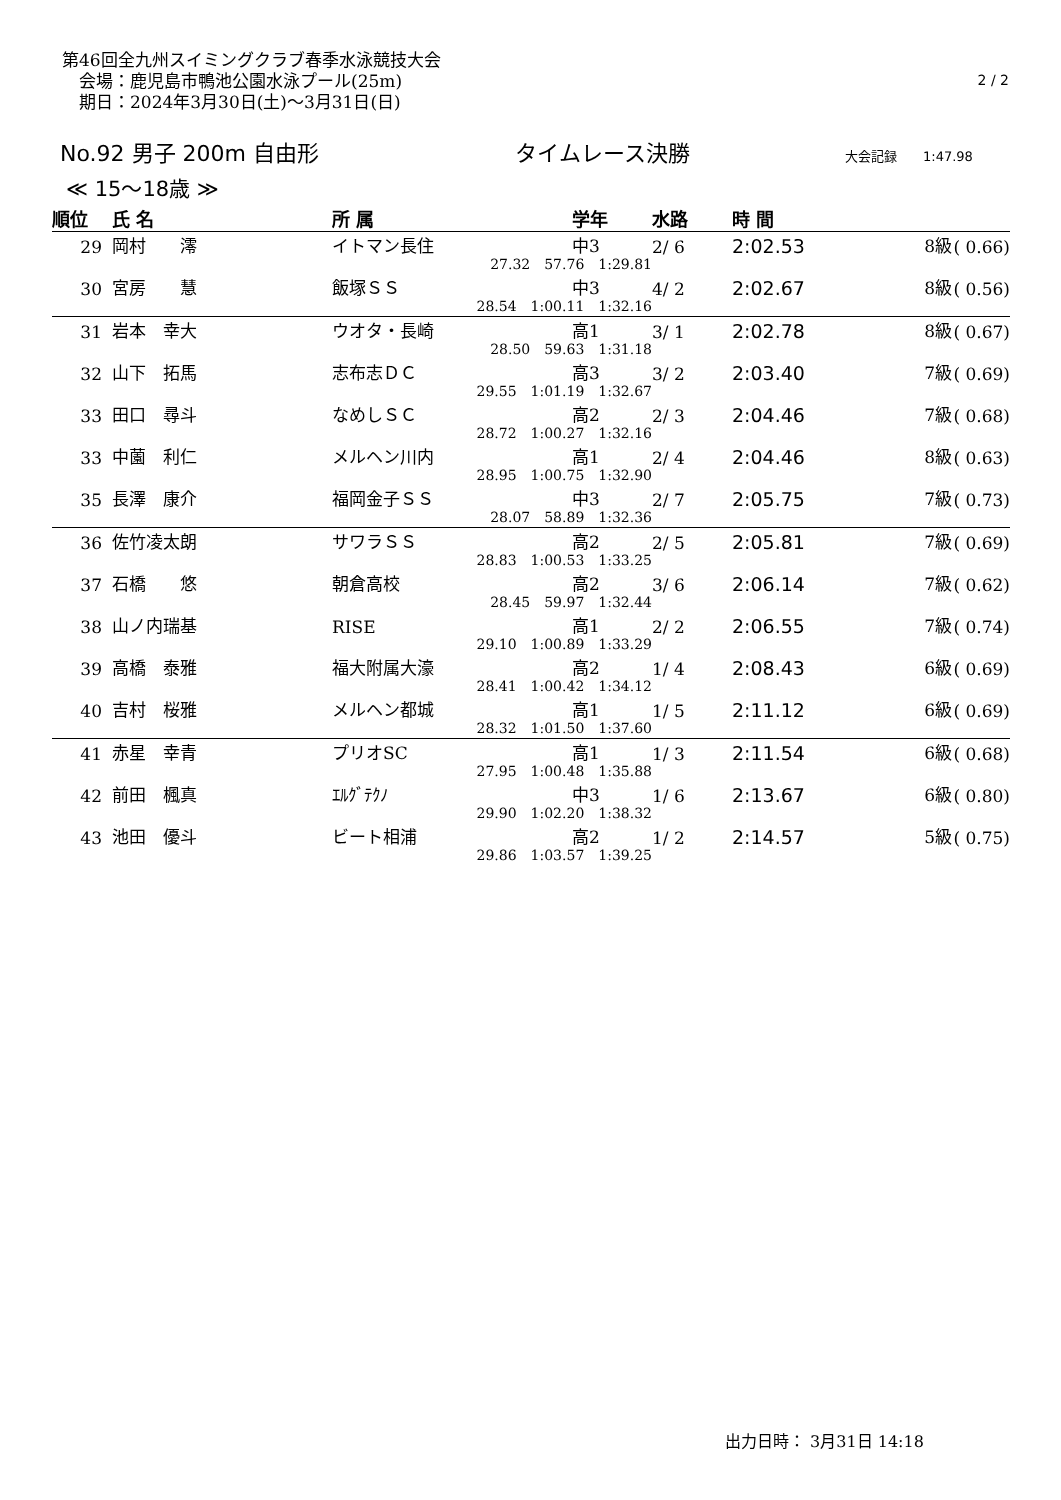第46回全九州スイミングクラブ春季水泳競技大会
　会場：鹿児島市鴨池公園水泳プール(25m)
　期日：2024年3月30日(土)～3月31日(日)
2 / 2
No.92 男子 200m 自由形 タイムレース決勝 大会記録　　1:47.98
≪ 15～18歳 ≫
| 順位 | | 氏 名 | 所 属 | 学年 | 水路 | 時 間 | | |
| --- | --- | --- | --- | --- | --- | --- | --- | --- |
| 29 | | 岡村 澪 | イトマン長住 | 中3 | 2/ 6 | 2:02.53 | 8級 | ( 0.66) |
| | | | 27.32 57.76 1:29.81 | | | | | |
| 30 | | 宮房 慧 | 飯塚ＳＳ | 中3 | 4/ 2 | 2:02.67 | 8級 | ( 0.56) |
| | | | 28.54 1:00.11 1:32.16 | | | | | |
| 31 | | 岩本 幸大 | ウオタ・長崎 | 高1 | 3/ 1 | 2:02.78 | 8級 | ( 0.67) |
| | | | 28.50 59.63 1:31.18 | | | | | |
| 32 | | 山下 拓馬 | 志布志ＤＣ | 高3 | 3/ 2 | 2:03.40 | 7級 | ( 0.69) |
| | | | 29.55 1:01.19 1:32.67 | | | | | |
| 33 | | 田口 尋斗 | なめしＳＣ | 高2 | 2/ 3 | 2:04.46 | 7級 | ( 0.68) |
| | | | 28.72 1:00.27 1:32.16 | | | | | |
| 33 | | 中薗 利仁 | メルヘン川内 | 高1 | 2/ 4 | 2:04.46 | 8級 | ( 0.63) |
| | | | 28.95 1:00.75 1:32.90 | | | | | |
| 35 | | 長澤 康介 | 福岡金子ＳＳ | 中3 | 2/ 7 | 2:05.75 | 7級 | ( 0.73) |
| | | | 28.07 58.89 1:32.36 | | | | | |
| 36 | | 佐竹凌太朗 | サワラＳＳ | 高2 | 2/ 5 | 2:05.81 | 7級 | ( 0.69) |
| | | | 28.83 1:00.53 1:33.25 | | | | | |
| 37 | | 石橋 悠 | 朝倉高校 | 高2 | 3/ 6 | 2:06.14 | 7級 | ( 0.62) |
| | | | 28.45 59.97 1:32.44 | | | | | |
| 38 | | 山ノ内瑞基 | RISE | 高1 | 2/ 2 | 2:06.55 | 7級 | ( 0.74) |
| | | | 29.10 1:00.89 1:33.29 | | | | | |
| 39 | | 高橋 泰雅 | 福大附属大濠 | 高2 | 1/ 4 | 2:08.43 | 6級 | ( 0.69) |
| | | | 28.41 1:00.42 1:34.12 | | | | | |
| 40 | | 吉村 桜雅 | メルヘン都城 | 高1 | 1/ 5 | 2:11.12 | 6級 | ( 0.69) |
| | | | 28.32 1:01.50 1:37.60 | | | | | |
| 41 | | 赤星 幸青 | プリオSC | 高1 | 1/ 3 | 2:11.54 | 6級 | ( 0.68) |
| | | | 27.95 1:00.48 1:35.88 | | | | | |
| 42 | | 前田 楓真 | ｴﾙｸﾞﾃｸﾉ | 中3 | 1/ 6 | 2:13.67 | 6級 | ( 0.80) |
| | | | 29.90 1:02.20 1:38.32 | | | | | |
| 43 | | 池田 優斗 | ビート相浦 | 高2 | 1/ 2 | 2:14.57 | 5級 | ( 0.75) |
| | | | 29.86 1:03.57 1:39.25 | | | | | |
出力日時： 3月31日 14:18